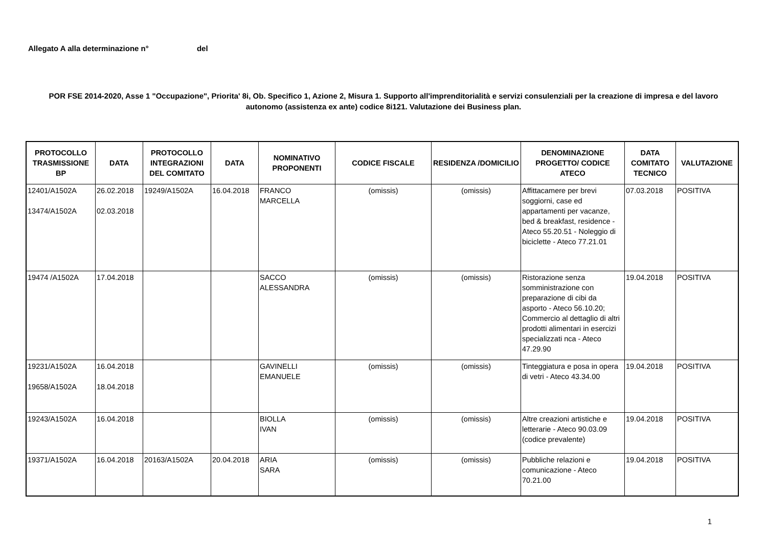Allegato A alla determinazione n° del
POR FSE 2014-2020, Asse 1 "Occupazione", Priorita' 8i, Ob. Specifico 1, Azione 2, Misura 1. Supporto all'imprenditorialità e servizi consulenziali per la creazione di impresa e del lavoro autonomo (assistenza ex ante) codice 8i121. Valutazione dei Business plan.
| PROTOCOLLO TRASMISSIONE BP | DATA | PROTOCOLLO INTEGRAZIONI DEL COMITATO | DATA | NOMINATIVO PROPONENTI | CODICE FISCALE | RESIDENZA /DOMICILIO | DENOMINAZIONE PROGETTO/ CODICE ATECO | DATA COMITATO TECNICO | VALUTAZIONE |
| --- | --- | --- | --- | --- | --- | --- | --- | --- | --- |
| 12401/A1502A 13474/A1502A | 26.02.2018 02.03.2018 | 19249/A1502A | 16.04.2018 | FRANCO MARCELLA | (omissis) | (omissis) | Affittacamere per brevi soggiorni, case ed appartamenti per vacanze, bed & breakfast, residence - Ateco 55.20.51 - Noleggio di biciclette - Ateco 77.21.01 | 07.03.2018 | POSITIVA |
| 19474 /A1502A | 17.04.2018 | | | SACCO ALESSANDRA | (omissis) | (omissis) | Ristorazione senza somministrazione con preparazione di cibi da asporto - Ateco 56.10.20; Commercio al dettaglio di altri prodotti alimentari in esercizi specializzati nca - Ateco 47.29.90 | 19.04.2018 | POSITIVA |
| 19231/A1502A 19658/A1502A | 16.04.2018 18.04.2018 | | | GAVINELLI EMANUELE | (omissis) | (omissis) | Tinteggiatura e posa in opera di vetri - Ateco 43.34.00 | 19.04.2018 | POSITIVA |
| 19243/A1502A | 16.04.2018 | | | BIOLLA IVAN | (omissis) | (omissis) | Altre creazioni artistiche e letterarie - Ateco 90.03.09 (codice prevalente) | 19.04.2018 | POSITIVA |
| 19371/A1502A | 16.04.2018 | 20163/A1502A | 20.04.2018 | ARIA SARA | (omissis) | (omissis) | Pubbliche relazioni e comunicazione - Ateco 70.21.00 | 19.04.2018 | POSITIVA |
1